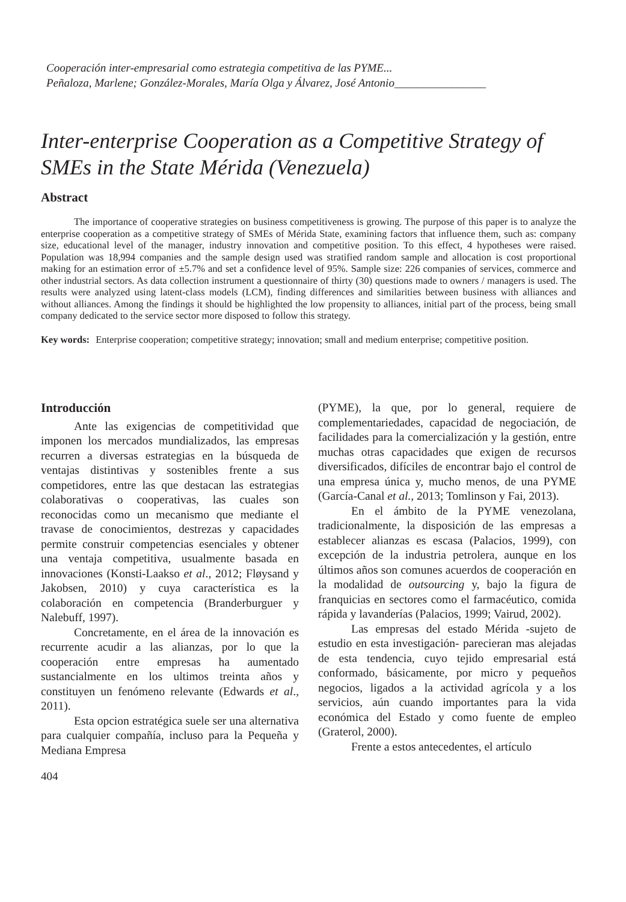Cooperación inter-empresarial como estrategia competitiva de las PYME...
Peñaloza, Marlene; González-Morales, María Olga y Álvarez, José Antonio________________
Inter-enterprise Cooperation as a Competitive Strategy of SMEs in the State Mérida (Venezuela)
Abstract
The importance of cooperative strategies on business competitiveness is growing. The purpose of this paper is to analyze the enterprise cooperation as a competitive strategy of SMEs of Mérida State, examining factors that influence them, such as: company size, educational level of the manager, industry innovation and competitive position. To this effect, 4 hypotheses were raised. Population was 18,994 companies and the sample design used was stratified random sample and allocation is cost proportional making for an estimation error of ±5.7% and set a confidence level of 95%. Sample size: 226 companies of services, commerce and other industrial sectors. As data collection instrument a questionnaire of thirty (30) questions made to owners / managers is used. The results were analyzed using latent-class models (LCM), finding differences and similarities between business with alliances and without alliances. Among the findings it should be highlighted the low propensity to alliances, initial part of the process, being small company dedicated to the service sector more disposed to follow this strategy.
Key words: Enterprise cooperation; competitive strategy; innovation; small and medium enterprise; competitive position.
Introducción
Ante las exigencias de competitividad que imponen los mercados mundializados, las empresas recurren a diversas estrategias en la búsqueda de ventajas distintivas y sostenibles frente a sus competidores, entre las que destacan las estrategias colaborativas o cooperativas, las cuales son reconocidas como un mecanismo que mediante el travase de conocimientos, destrezas y capacidades permite construir competencias esenciales y obtener una ventaja competitiva, usualmente basada en innovaciones (Konsti-Laakso et al., 2012; Fløysand y Jakobsen, 2010) y cuya característica es la colaboración en competencia (Branderburguer y Nalebuff, 1997).
Concretamente, en el área de la innovación es recurrente acudir a las alianzas, por lo que la cooperación entre empresas ha aumentado sustancialmente en los ultimos treinta años y constituyen un fenómeno relevante (Edwards et al., 2011).
Esta opcion estratégica suele ser una alternativa para cualquier compañía, incluso para la Pequeña y Mediana Empresa
(PYME), la que, por lo general, requiere de complementariedades, capacidad de negociación, de facilidades para la comercialización y la gestión, entre muchas otras capacidades que exigen de recursos diversificados, difíciles de encontrar bajo el control de una empresa única y, mucho menos, de una PYME (García-Canal et al., 2013; Tomlinson y Fai, 2013).
En el ámbito de la PYME venezolana, tradicionalmente, la disposición de las empresas a establecer alianzas es escasa (Palacios, 1999), con excepción de la industria petrolera, aunque en los últimos años son comunes acuerdos de cooperación en la modalidad de outsourcing y, bajo la figura de franquicias en sectores como el farmacéutico, comida rápida y lavanderías (Palacios, 1999; Vairud, 2002).
Las empresas del estado Mérida -sujeto de estudio en esta investigación- parecieran mas alejadas de esta tendencia, cuyo tejido empresarial está conformado, básicamente, por micro y pequeños negocios, ligados a la actividad agrícola y a los servicios, aún cuando importantes para la vida económica del Estado y como fuente de empleo (Graterol, 2000).
Frente a estos antecedentes, el artículo
404